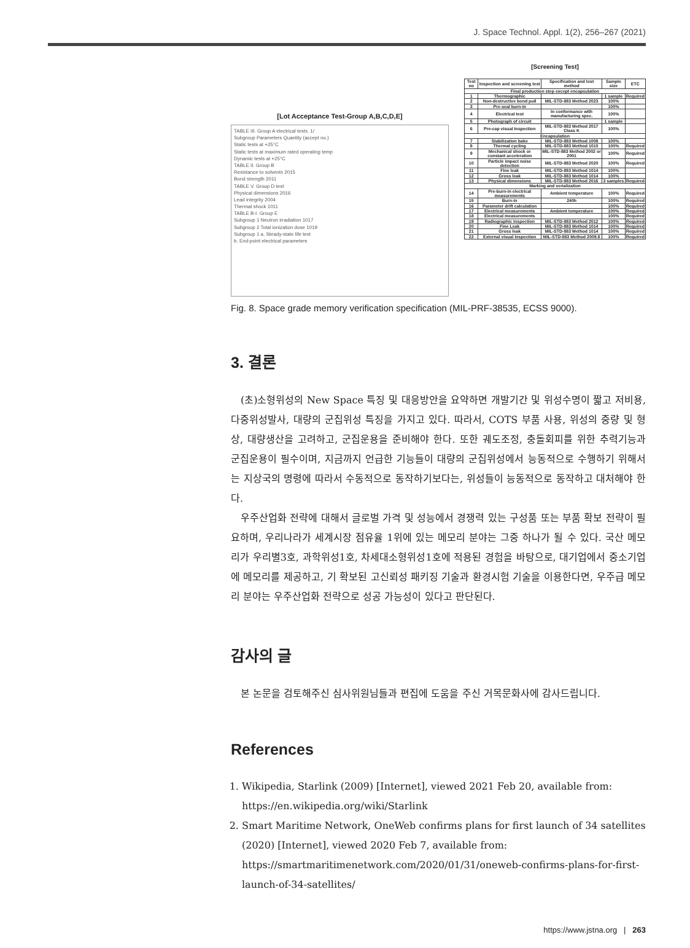J. Space Technol. Appl. 1(2), 256–267 (2021)
[Lot Acceptance Test-Group A,B,C,D,E]
TABLE III. Group A electrical tests. 1/
Subgroup Parameters Quantity (accept no.)
Static tests at +25°C
Static tests at maximum rated operating temp
Dynamic tests at +25°C
TABLE II. Group B
Resistance to solvents 2015
Bond strength 2011
TABLE V. Group D test
Physical dimensions 2016
Lead integrity 2004
Thermal shock 1011
TABLE B-I. Group E
Subgroup 1 Neutron irradiation 1017
Subgroup 2 Total ionization dose 1019
Subgroup 1 a. Steady-state life test
b. End-point electrical parameters
[Screening Test]
| Test no | Inspection and screening test | Specification and test method | Sample size | ETC |
| --- | --- | --- | --- | --- |
| Final production step except encapsulation | | | | |
| 1 | Thermographic | | 1 sample | Required |
| 2 | Non-destructive bond pull | MIL-STD-883 Method 2023 | 100% | |
| 3 | Pre-seal burn-in | | 100% | |
| 4 | Electrical test | In conformance with manufacturing spec. | 100% | |
| 5 | Photograph of circuit | | 1 sample | |
| 6 | Pre-cap visual inspection | MIL-STD-883 Method 2017 Class K | 100% | |
| Encapsulation | | | | |
| 7 | Stabilization bake | MIL-STD-883 Method 1008 | 100% | |
| 8 | Thermal cycling | MIL-STD-883 Method 1010 | 100% | Required |
| 9 | Mechanical shock or constant acceleration | MIL-STD-883 Method 2002 or 2001 | 100% | Required |
| 10 | Particle impact noise detection | MIL-STD-883 Method 2020 | 100% | Required |
| 11 | Fine leak | MIL-STD-883 Method 1014 | 100% | |
| 12 | Gross leak | MIL-STD-883 Method 1014 | 100% | |
| 13 | Physical dimensions | MIL-STD-883 Method 2016 | 3 samples | Required |
| Marking and serialization | | | | |
| 14 | Pre-burn-in electrical measurements | Ambient temperature | 100% | Required |
| 15 | Burn-in | 240h | 100% | Required |
| 16 | Parameter drift calculation | | 100% | Required |
| 17 | Electrical measurements | Ambient temperature | 100% | Required |
| 18 | Electrical measurements | | 100% | Required |
| 19 | Radiographic inspection | MIL-STD-883 Method 2012 | 100% | Required |
| 20 | Fine Leak | MIL-STD-883 Method 1014 | 100% | Required |
| 21 | Gross leak | MIL-STD-883 Method 1014 | 100% | Required |
| 22 | External visual inspection | MIL-STD-883 Method 2009.8 | 100% | Required |
Fig. 8. Space grade memory verification specification (MIL-PRF-38535, ECSS 9000).
3. 결론
(초)소형위성의 New Space 특징 및 대응방안을 요약하면 개발기간 및 위성수명이 짧고 저비용, 다중위성발사, 대량의 군집위성 특징을 가지고 있다. 따라서, COTS 부품 사용, 위성의 중량 및 형상, 대량생산을 고려하고, 군집운용을 준비해야 한다. 또한 궤도조정, 충돌회피를 위한 추력기능과 군집운용이 필수이며, 지금까지 언급한 기능들이 대량의 군집위성에서 능동적으로 수행하기 위해서는 지상국의 명령에 따라서 수동적으로 동작하기보다는, 위성들이 능동적으로 동작하고 대처해야 한다.
우주산업화 전략에 대해서 글로벌 가격 및 성능에서 경쟁력 있는 구성품 또는 부품 확보 전략이 필요하며, 우리나라가 세계시장 점유율 1위에 있는 메모리 분야는 그중 하나가 될 수 있다. 국산 메모리가 우리별3호, 과학위성1호, 차세대소형위성1호에 적용된 경험을 바탕으로, 대기업에서 중소기업에 메모리를 제공하고, 기 확보된 고신뢰성 패키징 기술과 환경시험 기술을 이용한다면, 우주급 메모리 분야는 우주산업화 전략으로 성공 가능성이 있다고 판단된다.
감사의 글
본 논문을 검토해주신 심사위원님들과 편집에 도움을 주신 거목문화사에 감사드립니다.
References
1. Wikipedia, Starlink (2009) [Internet], viewed 2021 Feb 20, available from: https://en.wikipedia.org/wiki/Starlink
2. Smart Maritime Network, OneWeb confirms plans for first launch of 34 satellites (2020) [Internet], viewed 2020 Feb 7, available from: https://smartmaritimenetwork.com/2020/01/31/oneweb-confirms-plans-for-first-launch-of-34-satellites/
https://www.jstna.org | 263